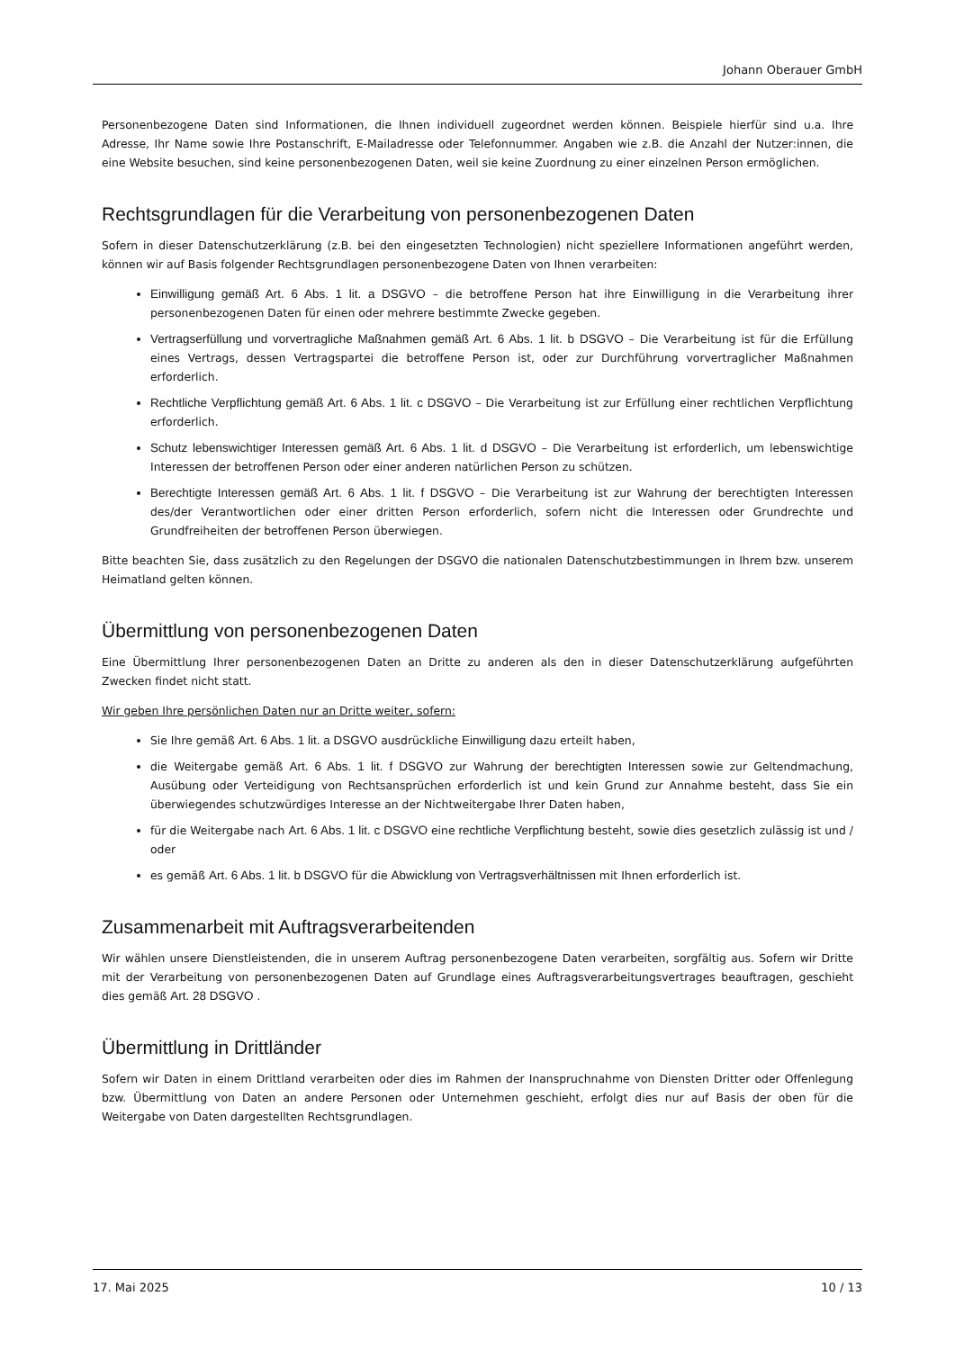Johann Oberauer GmbH
Personenbezogene Daten sind Informationen, die Ihnen individuell zugeordnet werden können. Beispiele hierfür sind u.a. Ihre Adresse, Ihr Name sowie Ihre Postanschrift, E-Mailadresse oder Telefonnummer. Angaben wie z.B. die Anzahl der Nutzer:innen, die eine Website besuchen, sind keine personenbezogenen Daten, weil sie keine Zuordnung zu einer einzelnen Person ermöglichen.
Rechtsgrundlagen für die Verarbeitung von personenbezogenen Daten
Sofern in dieser Datenschutzerklärung (z.B. bei den eingesetzten Technologien) nicht speziellere Informationen angeführt werden, können wir auf Basis folgender Rechtsgrundlagen personenbezogene Daten von Ihnen verarbeiten:
Einwilligung gemäß Art. 6 Abs. 1 lit. a DSGVO – die betroffene Person hat ihre Einwilligung in die Verarbeitung ihrer personenbezogenen Daten für einen oder mehrere bestimmte Zwecke gegeben.
Vertragserfüllung und vorvertragliche Maßnahmen gemäß Art. 6 Abs. 1 lit. b DSGVO – Die Verarbeitung ist für die Erfüllung eines Vertrags, dessen Vertragspartei die betroffene Person ist, oder zur Durchführung vorvertraglicher Maßnahmen erforderlich.
Rechtliche Verpflichtung gemäß Art. 6 Abs. 1 lit. c DSGVO – Die Verarbeitung ist zur Erfüllung einer rechtlichen Verpflichtung erforderlich.
Schutz lebenswichtiger Interessen gemäß Art. 6 Abs. 1 lit. d DSGVO – Die Verarbeitung ist erforderlich, um lebenswichtige Interessen der betroffenen Person oder einer anderen natürlichen Person zu schützen.
Berechtigte Interessen gemäß Art. 6 Abs. 1 lit. f DSGVO – Die Verarbeitung ist zur Wahrung der berechtigten Interessen des/der Verantwortlichen oder einer dritten Person erforderlich, sofern nicht die Interessen oder Grundrechte und Grundfreiheiten der betroffenen Person überwiegen.
Bitte beachten Sie, dass zusätzlich zu den Regelungen der DSGVO die nationalen Datenschutzbestimmungen in Ihrem bzw. unserem Heimatland gelten können.
Übermittlung von personenbezogenen Daten
Eine Übermittlung Ihrer personenbezogenen Daten an Dritte zu anderen als den in dieser Datenschutzerklärung aufgeführten Zwecken findet nicht statt.
Wir geben Ihre persönlichen Daten nur an Dritte weiter, sofern:
Sie Ihre gemäß Art. 6 Abs. 1 lit. a DSGVO ausdrückliche Einwilligung dazu erteilt haben,
die Weitergabe gemäß Art. 6 Abs. 1 lit. f DSGVO zur Wahrung der berechtigten Interessen sowie zur Geltendmachung, Ausübung oder Verteidigung von Rechtsansprüchen erforderlich ist und kein Grund zur Annahme besteht, dass Sie ein überwiegendes schutzwürdiges Interesse an der Nichtweitergabe Ihrer Daten haben,
für die Weitergabe nach Art. 6 Abs. 1 lit. c DSGVO eine rechtliche Verpflichtung besteht, sowie dies gesetzlich zulässig ist und / oder
es gemäß Art. 6 Abs. 1 lit. b DSGVO für die Abwicklung von Vertragsverhältnissen mit Ihnen erforderlich ist.
Zusammenarbeit mit Auftragsverarbeitenden
Wir wählen unsere Dienstleistenden, die in unserem Auftrag personenbezogene Daten verarbeiten, sorgfältig aus. Sofern wir Dritte mit der Verarbeitung von personenbezogenen Daten auf Grundlage eines Auftragsverarbeitungsvertrages beauftragen, geschieht dies gemäß Art. 28 DSGVO .
Übermittlung in Drittländer
Sofern wir Daten in einem Drittland verarbeiten oder dies im Rahmen der Inanspruchnahme von Diensten Dritter oder Offenlegung bzw. Übermittlung von Daten an andere Personen oder Unternehmen geschieht, erfolgt dies nur auf Basis der oben für die Weitergabe von Daten dargestellten Rechtsgrundlagen.
17. Mai 2025 10 / 13